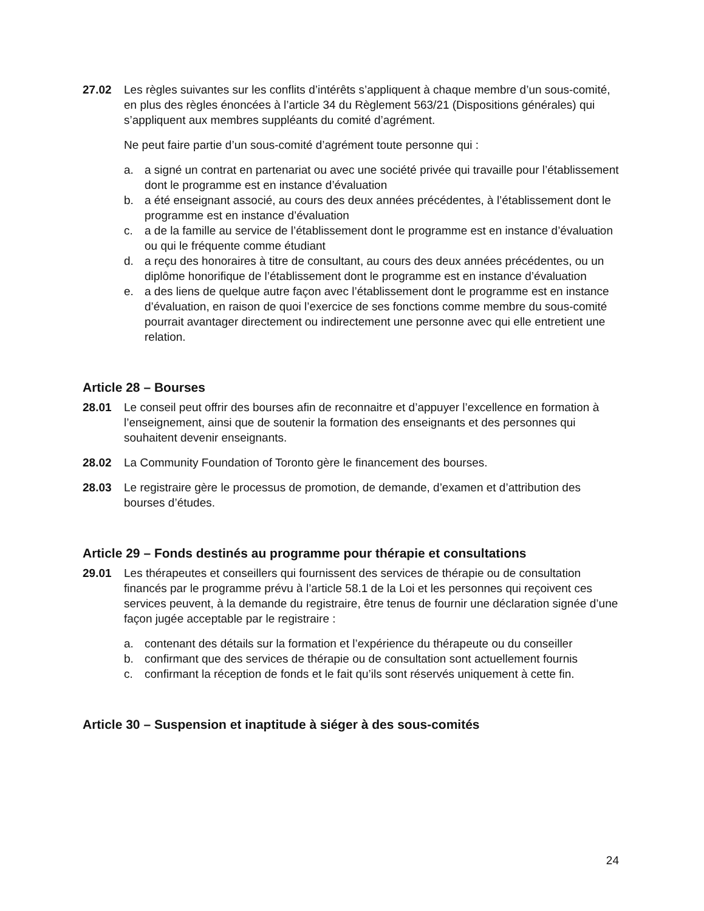27.02 Les règles suivantes sur les conflits d’intérêts s’appliquent à chaque membre d’un sous-comité, en plus des règles énoncées à l’article 34 du Règlement 563/21 (Dispositions générales) qui s’appliquent aux membres suppléants du comité d’agrément.
Ne peut faire partie d’un sous-comité d’agrément toute personne qui :
a. a signé un contrat en partenariat ou avec une société privée qui travaille pour l’établissement dont le programme est en instance d’évaluation
b. a été enseignant associé, au cours des deux années précédentes, à l’établissement dont le programme est en instance d’évaluation
c. a de la famille au service de l’établissement dont le programme est en instance d’évaluation ou qui le fréquente comme étudiant
d. a reçu des honoraires à titre de consultant, au cours des deux années précédentes, ou un diplôme honorifique de l’établissement dont le programme est en instance d’évaluation
e. a des liens de quelque autre façon avec l’établissement dont le programme est en instance d’évaluation, en raison de quoi l’exercice de ses fonctions comme membre du sous-comité pourrait avantager directement ou indirectement une personne avec qui elle entretient une relation.
Article 28 – Bourses
28.01 Le conseil peut offrir des bourses afin de reconnaitre et d’appuyer l’excellence en formation à l’enseignement, ainsi que de soutenir la formation des enseignants et des personnes qui souhaitent devenir enseignants.
28.02 La Community Foundation of Toronto gère le financement des bourses.
28.03 Le registraire gère le processus de promotion, de demande, d’examen et d’attribution des bourses d’études.
Article 29 – Fonds destinés au programme pour thérapie et consultations
29.01 Les thérapeutes et conseillers qui fournissent des services de thérapie ou de consultation financés par le programme prévu à l’article 58.1 de la Loi et les personnes qui reçoivent ces services peuvent, à la demande du registraire, être tenus de fournir une déclaration signée d’une façon jugée acceptable par le registraire :
a. contenant des détails sur la formation et l’expérience du thérapeute ou du conseiller
b. confirmant que des services de thérapie ou de consultation sont actuellement fournis
c. confirmant la réception de fonds et le fait qu’ils sont réservés uniquement à cette fin.
Article 30 – Suspension et inaptitude à siéger à des sous-comités
24